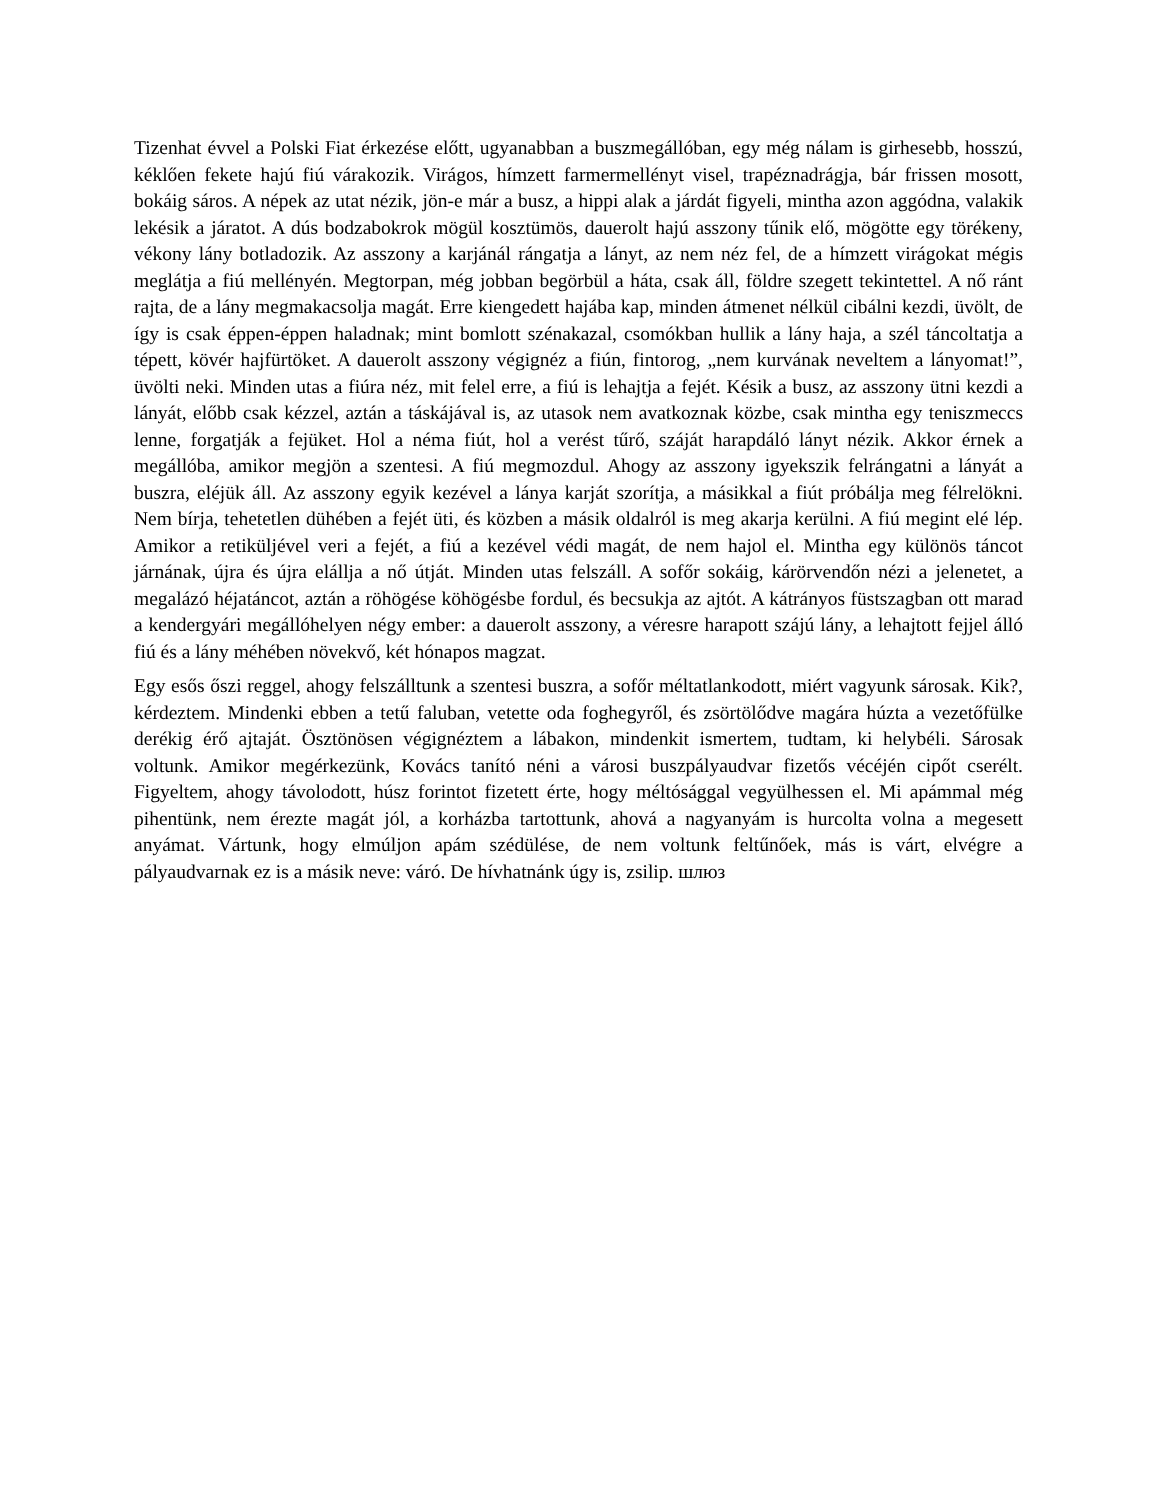Tizenhat évvel a Polski Fiat érkezése előtt, ugyanabban a buszmegállóban, egy még nálam is girhesebb, hosszú, kéklően fekete hajú fiú várakozik. Virágos, hímzett farmermellényt visel, trapéznadrágja, bár frissen mosott, bokáig sáros. A népek az utat nézik, jön-e már a busz, a hippi alak a járdát figyeli, mintha azon aggódna, valakik lekésik a járatot. A dús bodzabokrok mögül kosztümös, dauerolt hajú asszony tűnik elő, mögötte egy törékeny, vékony lány botladozik. Az asszony a karjánál rángatja a lányt, az nem néz fel, de a hímzett virágokat mégis meglátja a fiú mellényén. Megtorpan, még jobban begörbül a háta, csak áll, földre szegett tekintettel. A nő ránt rajta, de a lány megmakacsolja magát. Erre kiengedett hajába kap, minden átmenet nélkül cibálni kezdi, üvölt, de így is csak éppen-éppen haladnak; mint bomlott szénakazal, csomókban hullik a lány haja, a szél táncoltatja a tépett, kövér hajfürtöket. A dauerolt asszony végignéz a fiún, fintorog, „nem kurvának neveltem a lányomat!”, üvölti neki. Minden utas a fiúra néz, mit felel erre, a fiú is lehajtja a fejét. Késik a busz, az asszony ütni kezdi a lányát, előbb csak kézzel, aztán a táskájával is, az utasok nem avatkoznak közbe, csak mintha egy teniszmeccs lenne, forgatják a fejüket. Hol a néma fiút, hol a verést tűrő, száját harapdáló lányt nézik. Akkor érnek a megállóba, amikor megjön a szentesi. A fiú megmozdul. Ahogy az asszony igyekszik felrángatni a lányát a buszra, eléjük áll. Az asszony egyik kezével a lánya karját szorítja, a másikkal a fiút próbálja meg félrelökni. Nem bírja, tehetetlen dühében a fejét üti, és közben a másik oldalról is meg akarja kerülni. A fiú megint elé lép. Amikor a retiküljével veri a fejét, a fiú a kezével védi magát, de nem hajol el. Mintha egy különös táncot járnának, újra és újra elállja a nő útját. Minden utas felszáll. A sofőr sokáig, kárörvendőn nézi a jelenetet, a megalázó héjatáncot, aztán a röhögése köhögésbe fordul, és becsukja az ajtót. A kátrányos füstszagban ott marad a kendergyári megállóhelyen négy ember: a dauerolt asszony, a véresre harapott szájú lány, a lehajtott fejjel álló fiú és a lány méhében növekvő, két hónapos magzat.
Egy esős őszi reggel, ahogy felszálltunk a szentesi buszra, a sofőr méltatlankodott, miért vagyunk sárosak. Kik?, kérdeztem. Mindenki ebben a tetű faluban, vetette oda foghegyről, és zsörtölődve magára húzta a vezetőfülke derékig érő ajtaját. Ösztönösen végignéztem a lábakon, mindenkit ismertem, tudtam, ki helybéli. Sárosak voltunk. Amikor megérkezünk, Kovács tanító néni a városi buszpályaudvar fizetős vécéjén cipőt cserélt. Figyeltem, ahogy távolodott, húsz forintot fizetett érte, hogy méltósággal vegyülhessen el. Mi apámmal még pihentünk, nem érezte magát jól, a korházba tartottunk, ahová a nagyanyám is hurcolta volna a megesett anyámat. Vártunk, hogy elmúljon apám szédülése, de nem voltunk feltűnőek, más is várt, elvégre a pályaudvarnak ez is a másik neve: váró. De hívhatnánk úgy is, zsilip. шлюз